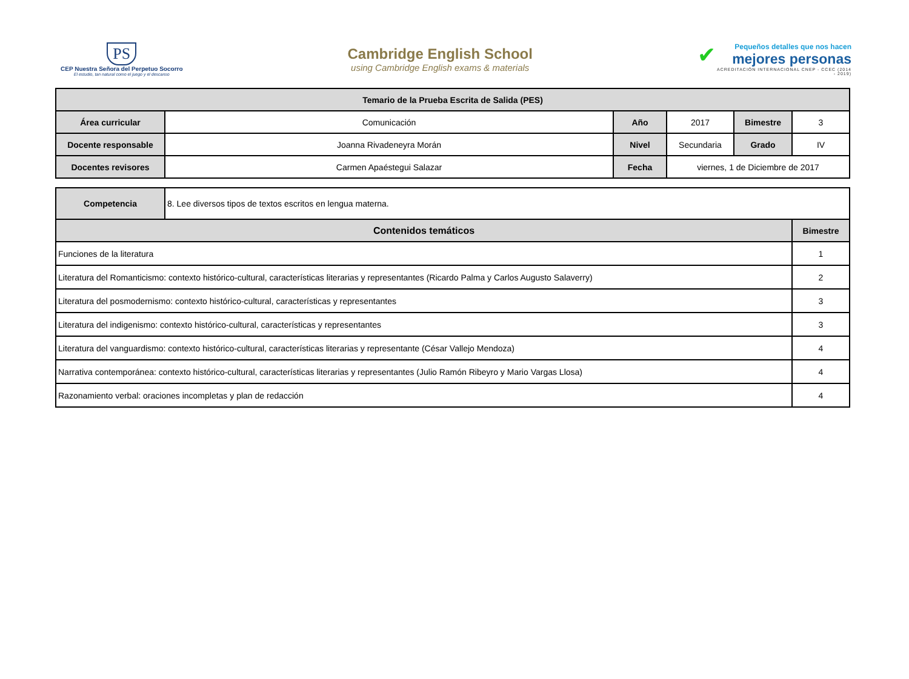PS
CEP Nuestra Señora del Perpetuo Socorro
El estudio, tan natural como el juego y el descanso
Cambridge English School
using Cambridge English exams & materials
✔
Pequeños detalles que nos hacen
mejores personas
ACREDITACIÓN INTERNACIONAL CNEP - CCEC (2014 - 2019)
| Temario de la Prueba Escrita de Salida (PES) | | | | | |
| --- | --- | --- | --- | --- | --- |
| Área curricular | Comunicación | Año | 2017 | Bimestre | 3 |
| Docente responsable | Joanna Rivadeneyra Morán | Nivel | Secundaria | Grado | IV |
| Docentes revisores | Carmen Apaéstegui Salazar | Fecha | viernes, 1 de Diciembre de 2017 | | |
| Competencia | 8. Lee diversos tipos de textos escritos en lengua materna. | |
| Contenidos temáticos | | Bimestre |
| Funciones de la literatura | | 1 |
| Literatura del Romanticismo: contexto histórico-cultural, características literarias y representantes (Ricardo Palma y Carlos Augusto Salaverry) | | 2 |
| Literatura del posmodernismo: contexto histórico-cultural, características y representantes | | 3 |
| Literatura del indigenismo: contexto histórico-cultural, características y representantes | | 3 |
| Literatura del vanguardismo: contexto histórico-cultural, características literarias y representante (César Vallejo Mendoza) | | 4 |
| Narrativa contemporánea: contexto histórico-cultural, características literarias y representantes (Julio Ramón Ribeyro y Mario Vargas Llosa) | | 4 |
| Razonamiento verbal: oraciones incompletas y plan de redacción | | 4 |